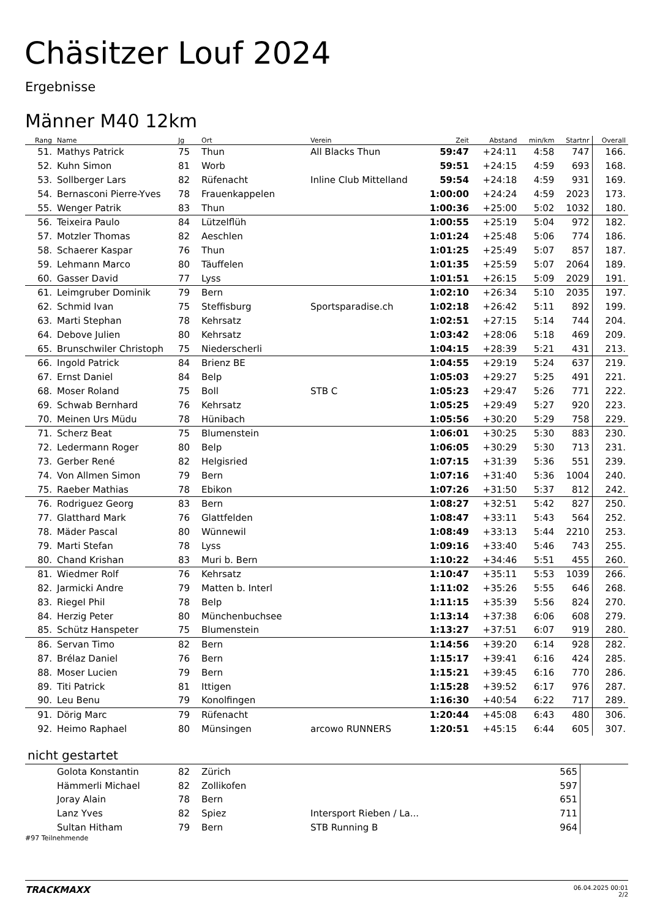Chäsitzer Louf 2024
Ergebnisse
Männer M40 12km
| Rang | Name | Jg | Ort | Verein | Zeit | Abstand | min/km | Startnr | Overall |
| --- | --- | --- | --- | --- | --- | --- | --- | --- | --- |
| 51. | Mathys Patrick | 75 | Thun | All Blacks Thun | 59:47 | +24:11 | 4:58 | 747 | 166. |
| 52. | Kuhn Simon | 81 | Worb | | 59:51 | +24:15 | 4:59 | 693 | 168. |
| 53. | Sollberger Lars | 82 | Rüfenacht | Inline Club Mittelland | 59:54 | +24:18 | 4:59 | 931 | 169. |
| 54. | Bernasconi Pierre-Yves | 78 | Frauenkappelen | | 1:00:00 | +24:24 | 4:59 | 2023 | 173. |
| 55. | Wenger Patrik | 83 | Thun | | 1:00:36 | +25:00 | 5:02 | 1032 | 180. |
| 56. | Teixeira Paulo | 84 | Lützelflüh | | 1:00:55 | +25:19 | 5:04 | 972 | 182. |
| 57. | Motzler Thomas | 82 | Aeschlen | | 1:01:24 | +25:48 | 5:06 | 774 | 186. |
| 58. | Schaerer Kaspar | 76 | Thun | | 1:01:25 | +25:49 | 5:07 | 857 | 187. |
| 59. | Lehmann Marco | 80 | Täuffelen | | 1:01:35 | +25:59 | 5:07 | 2064 | 189. |
| 60. | Gasser David | 77 | Lyss | | 1:01:51 | +26:15 | 5:09 | 2029 | 191. |
| 61. | Leimgruber Dominik | 79 | Bern | | 1:02:10 | +26:34 | 5:10 | 2035 | 197. |
| 62. | Schmid Ivan | 75 | Steffisburg | Sportsparadise.ch | 1:02:18 | +26:42 | 5:11 | 892 | 199. |
| 63. | Marti Stephan | 78 | Kehrsatz | | 1:02:51 | +27:15 | 5:14 | 744 | 204. |
| 64. | Debove Julien | 80 | Kehrsatz | | 1:03:42 | +28:06 | 5:18 | 469 | 209. |
| 65. | Brunschwiler Christoph | 75 | Niederscherli | | 1:04:15 | +28:39 | 5:21 | 431 | 213. |
| 66. | Ingold Patrick | 84 | Brienz BE | | 1:04:55 | +29:19 | 5:24 | 637 | 219. |
| 67. | Ernst Daniel | 84 | Belp | | 1:05:03 | +29:27 | 5:25 | 491 | 221. |
| 68. | Moser Roland | 75 | Boll | STB C | 1:05:23 | +29:47 | 5:26 | 771 | 222. |
| 69. | Schwab Bernhard | 76 | Kehrsatz | | 1:05:25 | +29:49 | 5:27 | 920 | 223. |
| 70. | Meinen Urs Müdu | 78 | Hünibach | | 1:05:56 | +30:20 | 5:29 | 758 | 229. |
| 71. | Scherz Beat | 75 | Blumenstein | | 1:06:01 | +30:25 | 5:30 | 883 | 230. |
| 72. | Ledermann Roger | 80 | Belp | | 1:06:05 | +30:29 | 5:30 | 713 | 231. |
| 73. | Gerber René | 82 | Helgisried | | 1:07:15 | +31:39 | 5:36 | 551 | 239. |
| 74. | Von Allmen Simon | 79 | Bern | | 1:07:16 | +31:40 | 5:36 | 1004 | 240. |
| 75. | Raeber Mathias | 78 | Ebikon | | 1:07:26 | +31:50 | 5:37 | 812 | 242. |
| 76. | Rodriguez Georg | 83 | Bern | | 1:08:27 | +32:51 | 5:42 | 827 | 250. |
| 77. | Glatthard Mark | 76 | Glattfelden | | 1:08:47 | +33:11 | 5:43 | 564 | 252. |
| 78. | Mäder Pascal | 80 | Wünnewil | | 1:08:49 | +33:13 | 5:44 | 2210 | 253. |
| 79. | Marti Stefan | 78 | Lyss | | 1:09:16 | +33:40 | 5:46 | 743 | 255. |
| 80. | Chand Krishan | 83 | Muri b. Bern | | 1:10:22 | +34:46 | 5:51 | 455 | 260. |
| 81. | Wiedmer Rolf | 76 | Kehrsatz | | 1:10:47 | +35:11 | 5:53 | 1039 | 266. |
| 82. | Jarmicki Andre | 79 | Matten b. Interl | | 1:11:02 | +35:26 | 5:55 | 646 | 268. |
| 83. | Riegel Phil | 78 | Belp | | 1:11:15 | +35:39 | 5:56 | 824 | 270. |
| 84. | Herzig Peter | 80 | Münchenbuchsee | | 1:13:14 | +37:38 | 6:06 | 608 | 279. |
| 85. | Schütz Hanspeter | 75 | Blumenstein | | 1:13:27 | +37:51 | 6:07 | 919 | 280. |
| 86. | Servan Timo | 82 | Bern | | 1:14:56 | +39:20 | 6:14 | 928 | 282. |
| 87. | Brélaz Daniel | 76 | Bern | | 1:15:17 | +39:41 | 6:16 | 424 | 285. |
| 88. | Moser Lucien | 79 | Bern | | 1:15:21 | +39:45 | 6:16 | 770 | 286. |
| 89. | Titi Patrick | 81 | Ittigen | | 1:15:28 | +39:52 | 6:17 | 976 | 287. |
| 90. | Leu Benu | 79 | Konolfingen | | 1:16:30 | +40:54 | 6:22 | 717 | 289. |
| 91. | Dörig Marc | 79 | Rüfenacht | | 1:20:44 | +45:08 | 6:43 | 480 | 306. |
| 92. | Heimo Raphael | 80 | Münsingen | arcowo RUNNERS | 1:20:51 | +45:15 | 6:44 | 605 | 307. |
nicht gestartet
| | Golota Konstantin | 82 | Zürich | | | | | 565 | |
| | Hämmerli Michael | 82 | Zollikofen | | | | | 597 | |
| | Joray Alain | 78 | Bern | | | | | 651 | |
| | Lanz Yves | 82 | Spiez | Intersport Rieben / La... | | | | 711 | |
| | Sultan Hitham | 79 | Bern | STB Running B | | | | 964 | |
#97 Teilnehmende
TRACKMAXX
06.04.2025 00:01
2/2